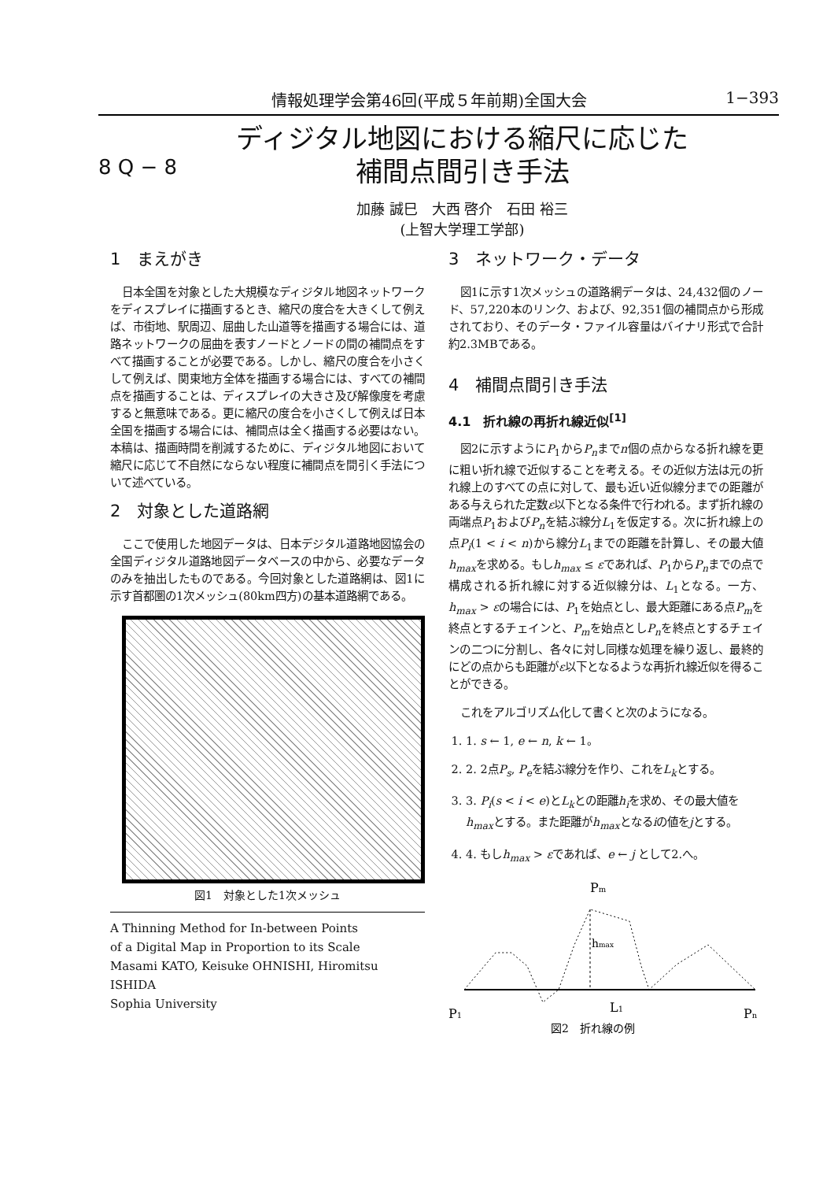情報処理学会第46回(平成５年前期)全国大会 1−393
8 Q − 8
ディジタル地図における縮尺に応じた
補間点間引き手法
加藤 誠巳　大西 啓介　石田 裕三
(上智大学理工学部)
1　まえがき
日本全国を対象とした大規模なディジタル地図ネットワークをディスプレイに描画するとき、縮尺の度合を大きくして例えば、市街地、駅周辺、屈曲した山道等を描画する場合には、道路ネットワークの屈曲を表すノードとノードの間の補間点をすべて描画することが必要である。しかし、縮尺の度合を小さくして例えば、関東地方全体を描画する場合には、すべての補間点を描画することは、ディスプレイの大きさ及び解像度を考慮すると無意味である。更に縮尺の度合を小さくして例えば日本全国を描画する場合には、補間点は全く描画する必要はない。本稿は、描画時間を削減するために、ディジタル地図において縮尺に応じて不自然にならない程度に補間点を間引く手法について述べている。
2　対象とした道路網
ここで使用した地図データは、日本デジタル道路地図協会の全国ディジタル道路地図データベースの中から、必要なデータのみを抽出したものである。今回対象とした道路網は、図1に示す首都圏の1次メッシュ(80km四方)の基本道路網である。
図1　対象とした1次メッシュ
A Thinning Method for In-between Points
of a Digital Map in Proportion to its Scale
Masami KATO, Keisuke OHNISHI, Hiromitsu ISHIDA
Sophia University
3　ネットワーク・データ
図1に示す1次メッシュの道路網データは、24,432個のノード、57,220本のリンク、および、92,351個の補間点から形成されており、そのデータ・ファイル容量はバイナリ形式で合計約2.3MBである。
4　補間点間引き手法
4.1　折れ線の再折れ線近似<sup>[1]</sup>
図2に示すようにP<sub>1</sub>からP<sub>n</sub>までn個の点からなる折れ線を更に粗い折れ線で近似することを考える。その近似方法は元の折れ線上のすべての点に対して、最も近い近似線分までの距離がある与えられた定数ε以下となる条件で行われる。まず折れ線の両端点P<sub>1</sub>およびP<sub>n</sub>を結ぶ線分L<sub>1</sub>を仮定する。次に折れ線上の点P<sub>i</sub>(1 < i < n)から線分L<sub>1</sub>までの距離を計算し、その最大値h<sub>max</sub>を求める。もしh<sub>max</sub> ≤ εであれば、P<sub>1</sub>からP<sub>n</sub>までの点で構成される折れ線に対する近似線分は、L<sub>1</sub>となる。一方、h<sub>max</sub> > εの場合には、P<sub>1</sub>を始点とし、最大距離にある点P<sub>m</sub>を終点とするチェインと、P<sub>m</sub>を始点としP<sub>n</sub>を終点とするチェインの二つに分割し、各々に対し同様な処理を繰り返し、最終的にどの点からも距離がε以下となるような再折れ線近似を得ることができる。
これをアルゴリズム化して書くと次のようになる。
1. 1. s ← 1, e ← n, k ← 1。
2. 2. 2点P<sub>s</sub>, P<sub>e</sub>を結ぶ線分を作り、これをL<sub>k</sub>とする。
3. 3. P<sub>i</sub>(s < i < e)とL<sub>k</sub>との距離h<sub>i</sub>を求め、その最大値をh<sub>max</sub>とする。また距離がh<sub>max</sub>となるiの値をjとする。
4. 4. もしh<sub>max</sub> > εであれば、e ← j として2.へ。
Pm
hmax
P1
L1
Pn
図2　折れ線の例